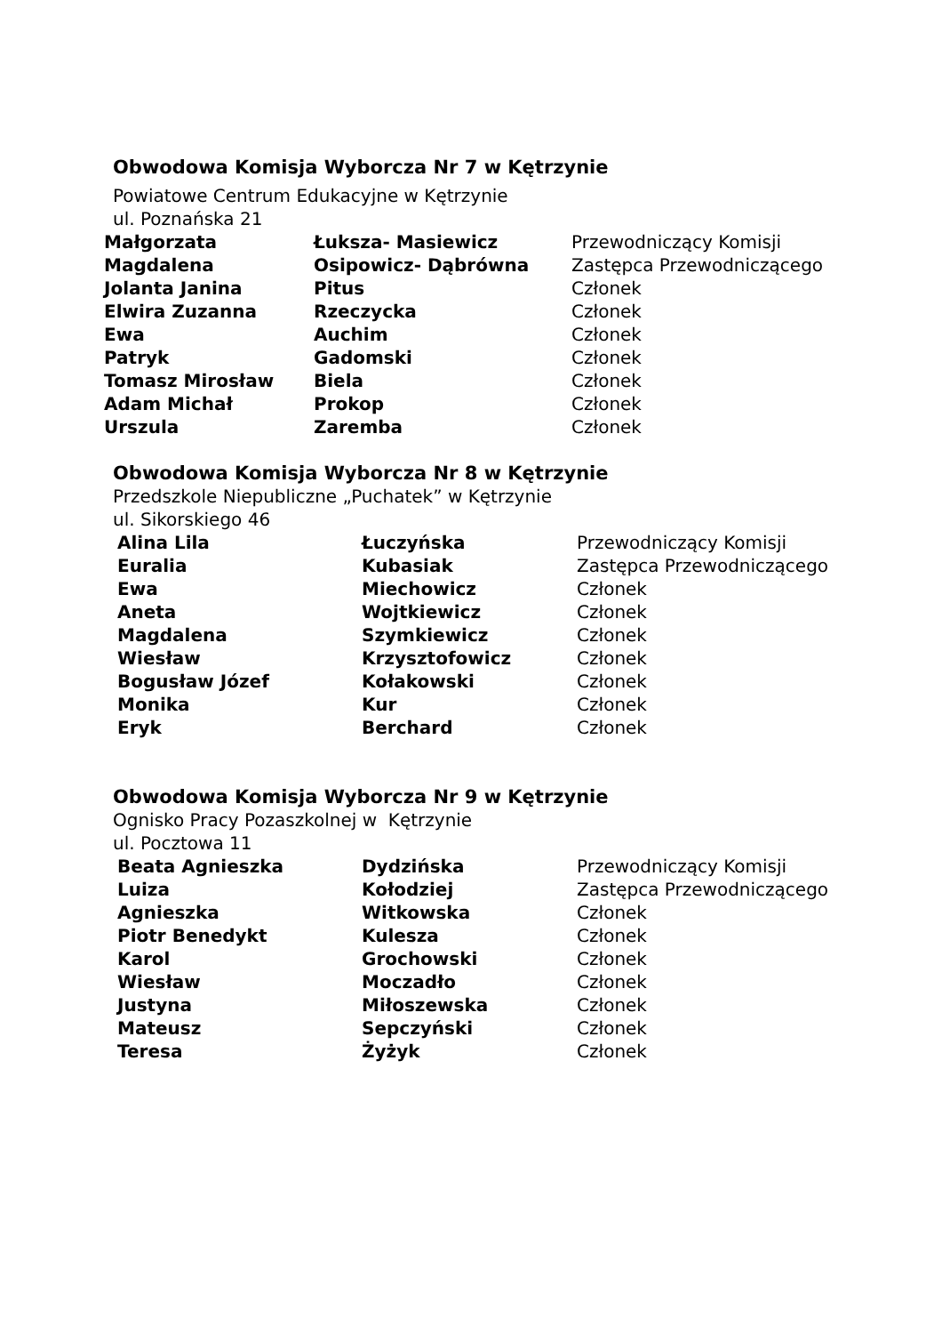Obwodowa Komisja Wyborcza Nr 7 w Kętrzynie
Powiatowe Centrum Edukacyjne w Kętrzynie
ul. Poznańska 21
| Małgorzata | Łuksza- Masiewicz | Przewodniczący Komisji |
| Magdalena | Osipowicz- Dąbrówna | Zastępca Przewodniczącego |
| Jolanta Janina | Pitus | Członek |
| Elwira Zuzanna | Rzeczycka | Członek |
| Ewa | Auchim | Członek |
| Patryk | Gadomski | Członek |
| Tomasz Mirosław | Biela | Członek |
| Adam Michał | Prokop | Członek |
| Urszula | Zaremba | Członek |
Obwodowa Komisja Wyborcza Nr 8 w Kętrzynie
Przedszkole Niepubliczne „Puchatek” w Kętrzynie
ul. Sikorskiego 46
| Alina Lila | Łuczyńska | Przewodniczący Komisji |
| Euralia | Kubasiak | Zastępca Przewodniczącego |
| Ewa | Miechowicz | Członek |
| Aneta | Wojtkiewicz | Członek |
| Magdalena | Szymkiewicz | Członek |
| Wiesław | Krzysztofowicz | Członek |
| Bogusław Józef | Kołakowski | Członek |
| Monika | Kur | Członek |
| Eryk | Berchard | Członek |
Obwodowa Komisja Wyborcza Nr 9 w Kętrzynie
Ognisko Pracy Pozaszkolnej w Kętrzynie
ul. Pocztowa 11
| Beata Agnieszka | Dydzińska | Przewodniczący Komisji |
| Luiza | Kołodziej | Zastępca Przewodniczącego |
| Agnieszka | Witkowska | Członek |
| Piotr Benedykt | Kulesza | Członek |
| Karol | Grochowski | Członek |
| Wiesław | Moczadło | Członek |
| Justyna | Miłoszewska | Członek |
| Mateusz | Sepczyński | Członek |
| Teresa | Żyżyk | Członek |